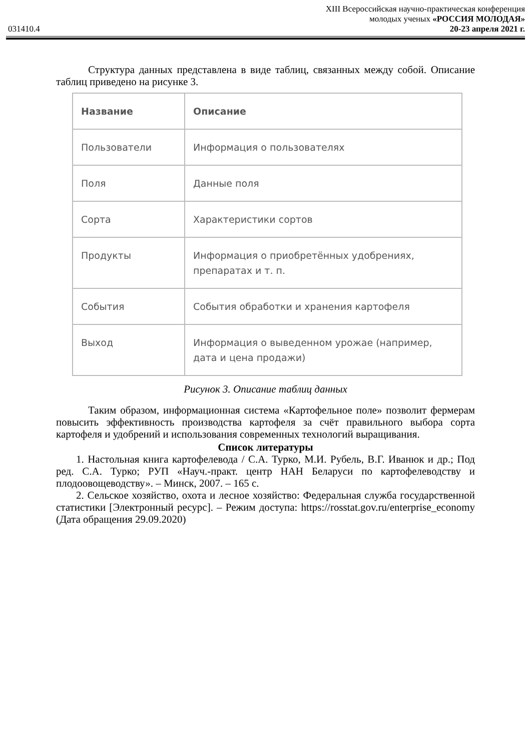XIII Всероссийская научно-практическая конференция
молодых ученых «РОССИЯ МОЛОДАЯ»
031410.4 20-23 апреля 2021 г.
Структура данных представлена в виде таблиц, связанных между собой. Описание таблиц приведено на рисунке 3.
| Название | Описание |
| --- | --- |
| Пользователи | Информация о пользователях |
| Поля | Данные поля |
| Сорта | Характеристики сортов |
| Продукты | Информация о приобретённых удобрениях, препаратах и т. п. |
| События | События обработки и хранения картофеля |
| Выход | Информация о выведенном урожае (например, дата и цена продажи) |
Рисунок 3. Описание таблиц данных
Таким образом, информационная система «Картофельное поле» позволит фермерам повысить эффективность производства картофеля за счёт правильного выбора сорта картофеля и удобрений и использования современных технологий выращивания.
Список литературы
1. Настольная книга картофелевода / С.А. Турко, М.И. Рубель, В.Г. Иванюк и др.; Под ред. С.А. Турко; РУП «Науч.-практ. центр НАН Беларуси по картофелеводству и плодоовощеводству». – Минск, 2007. – 165 с.
2. Сельское хозяйство, охота и лесное хозяйство: Федеральная служба государственной статистики [Электронный ресурс]. – Режим доступа: https://rosstat.gov.ru/enterprise_economy (Дата обращения 29.09.2020)